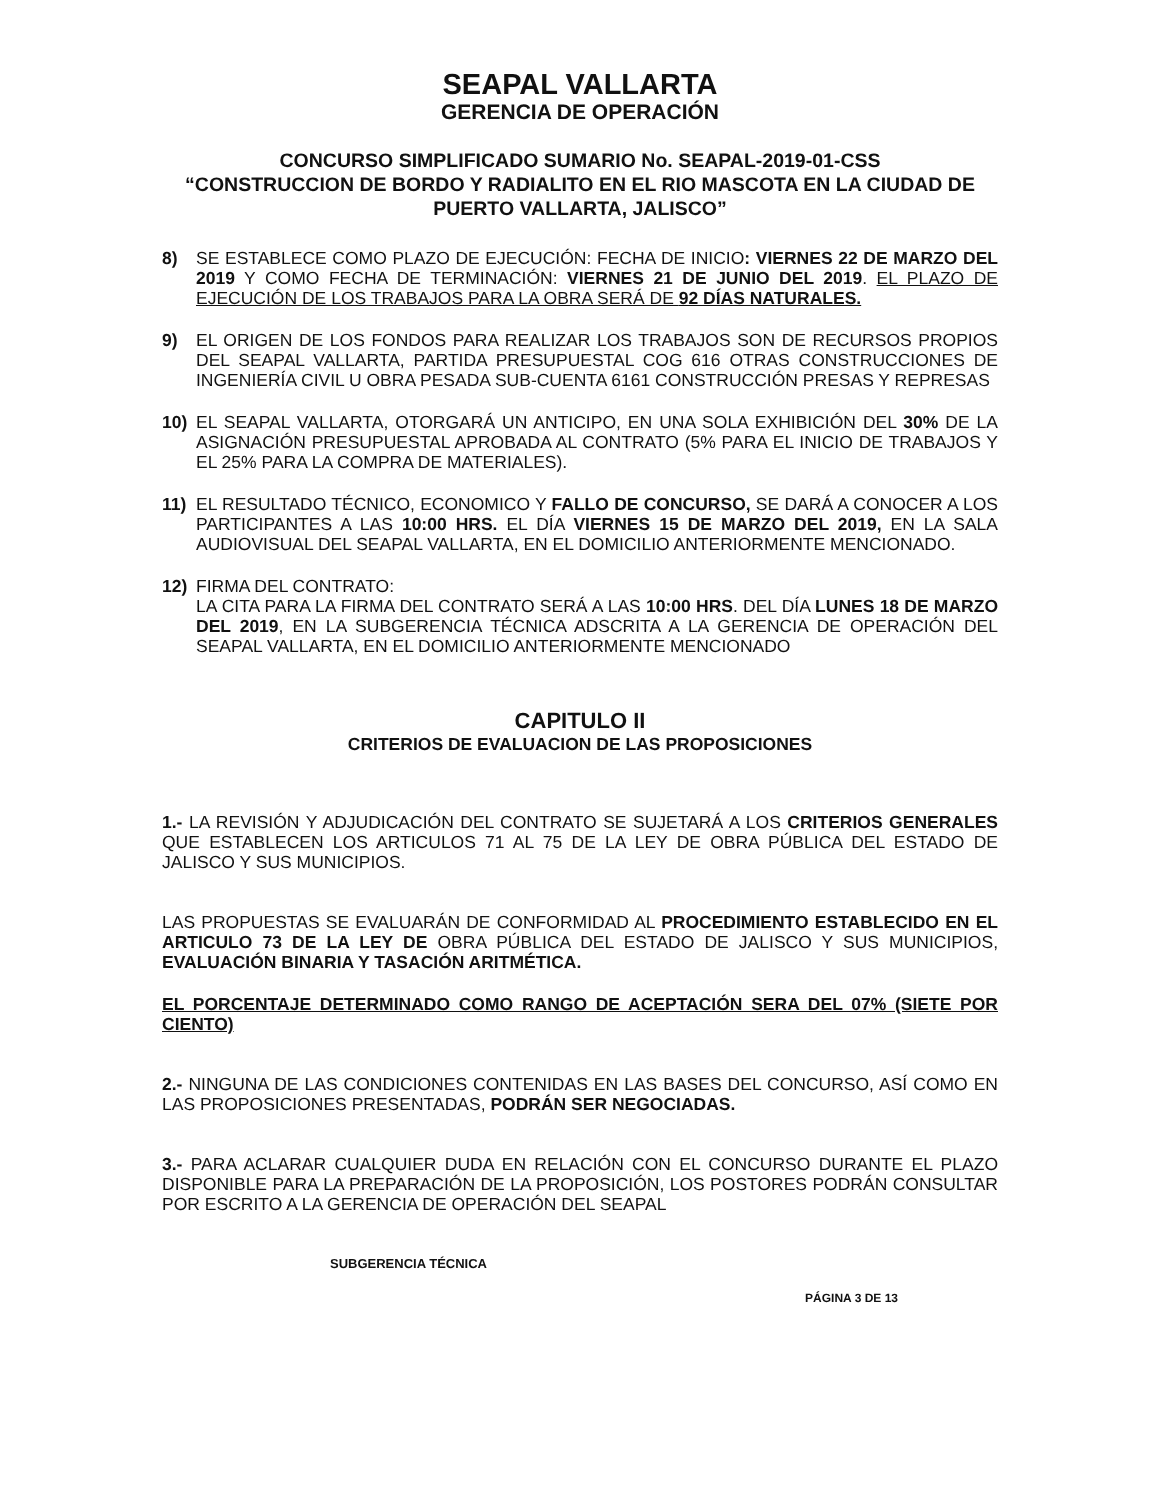SEAPAL VALLARTA
GERENCIA DE OPERACIÓN
CONCURSO SIMPLIFICADO SUMARIO No. SEAPAL-2019-01-CSS
“CONSTRUCCION DE BORDO Y RADIALITO EN EL RIO MASCOTA EN LA CIUDAD DE PUERTO VALLARTA, JALISCO”
8) SE ESTABLECE COMO PLAZO DE EJECUCIÓN: FECHA DE INICIO: VIERNES 22 DE MARZO DEL 2019 Y COMO FECHA DE TERMINACIÓN: VIERNES 21 DE JUNIO DEL 2019. EL PLAZO DE EJECUCIÓN DE LOS TRABAJOS PARA LA OBRA SERÁ DE 92 DÍAS NATURALES.
9) EL ORIGEN DE LOS FONDOS PARA REALIZAR LOS TRABAJOS SON DE RECURSOS PROPIOS DEL SEAPAL VALLARTA, PARTIDA PRESUPUESTAL COG 616 OTRAS CONSTRUCCIONES DE INGENIERÍA CIVIL U OBRA PESADA SUB-CUENTA 6161 CONSTRUCCIÓN PRESAS Y REPRESAS
10) EL SEAPAL VALLARTA, OTORGARÁ UN ANTICIPO, EN UNA SOLA EXHIBICIÓN DEL 30% DE LA ASIGNACIÓN PRESUPUESTAL APROBADA AL CONTRATO (5% PARA EL INICIO DE TRABAJOS Y EL 25% PARA LA COMPRA DE MATERIALES).
11) EL RESULTADO TÉCNICO, ECONOMICO Y FALLO DE CONCURSO, SE DARÁ A CONOCER A LOS PARTICIPANTES A LAS 10:00 HRS. EL DÍA VIERNES 15 DE MARZO DEL 2019, EN LA SALA AUDIOVISUAL DEL SEAPAL VALLARTA, EN EL DOMICILIO ANTERIORMENTE MENCIONADO.
12) FIRMA DEL CONTRATO:
LA CITA PARA LA FIRMA DEL CONTRATO SERÁ A LAS 10:00 HRS. DEL DÍA LUNES 18 DE MARZO DEL 2019, EN LA SUBGERENCIA TÉCNICA ADSCRITA A LA GERENCIA DE OPERACIÓN DEL SEAPAL VALLARTA, EN EL DOMICILIO ANTERIORMENTE MENCIONADO
CAPITULO II
CRITERIOS DE EVALUACION DE LAS PROPOSICIONES
1.- LA REVISIÓN Y ADJUDICACIÓN DEL CONTRATO SE SUJETARÁ A LOS CRITERIOS GENERALES QUE ESTABLECEN LOS ARTICULOS 71 AL 75 DE LA LEY DE OBRA PÚBLICA DEL ESTADO DE JALISCO Y SUS MUNICIPIOS.
LAS PROPUESTAS SE EVALUARÁN DE CONFORMIDAD AL PROCEDIMIENTO ESTABLECIDO EN EL ARTICULO 73 DE LA LEY DE OBRA PÚBLICA DEL ESTADO DE JALISCO Y SUS MUNICIPIOS, EVALUACIÓN BINARIA Y TASACIÓN ARITMÉTICA.
EL PORCENTAJE DETERMINADO COMO RANGO DE ACEPTACIÓN SERA DEL 07% (SIETE POR CIENTO)
2.- NINGUNA DE LAS CONDICIONES CONTENIDAS EN LAS BASES DEL CONCURSO, ASÍ COMO EN LAS PROPOSICIONES PRESENTADAS, PODRÁN SER NEGOCIADAS.
3.- PARA ACLARAR CUALQUIER DUDA EN RELACIÓN CON EL CONCURSO DURANTE EL PLAZO DISPONIBLE PARA LA PREPARACIÓN DE LA PROPOSICIÓN, LOS POSTORES PODRÁN CONSULTAR POR ESCRITO A LA GERENCIA DE OPERACIÓN DEL SEAPAL
SUBGERENCIA TÉCNICA
PÁGINA 3 DE 13